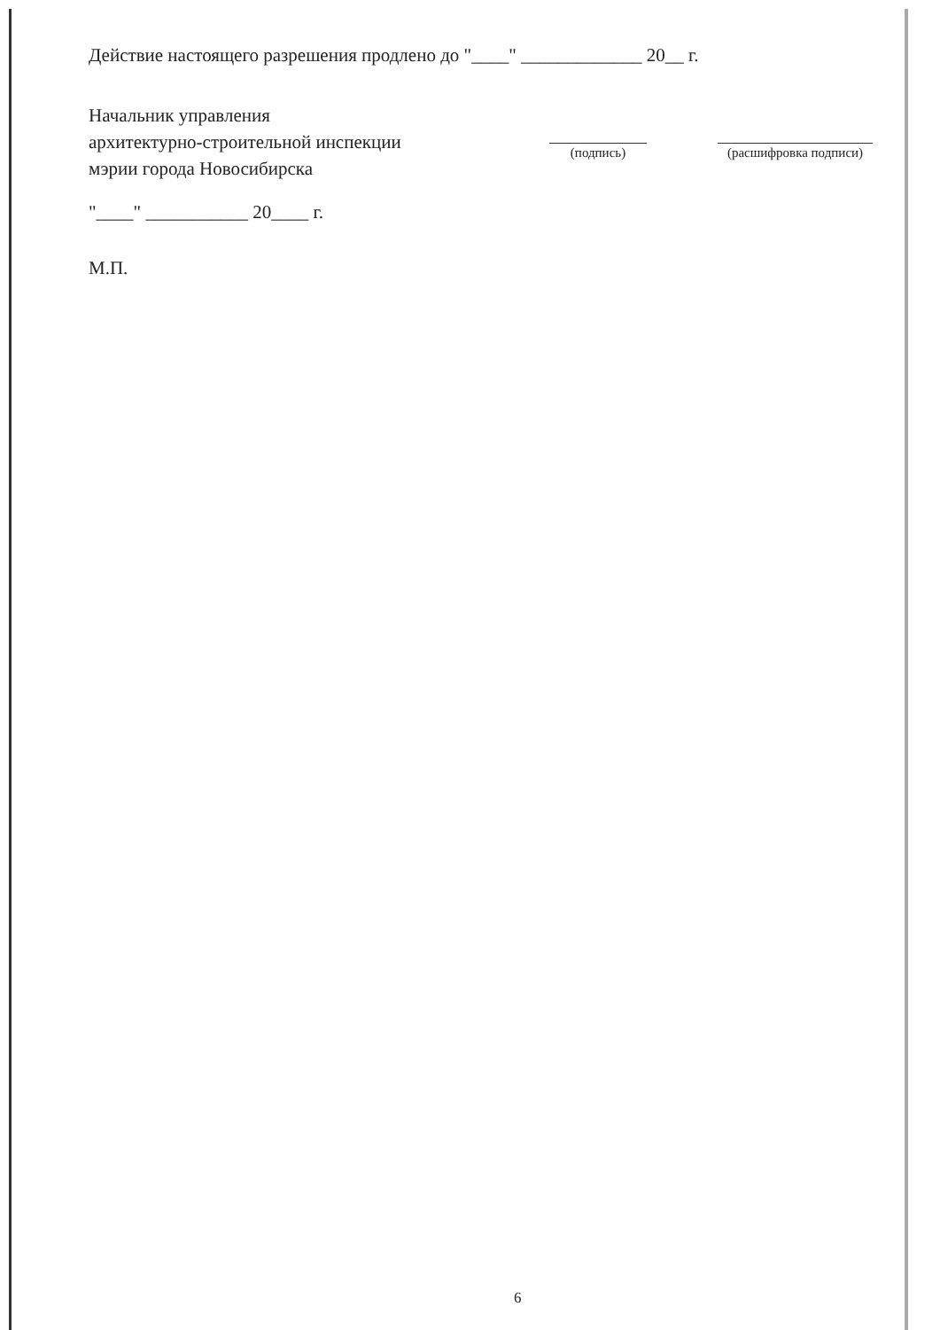Действие настоящего разрешения продлено до "____" _____________ 20__ г.
Начальник управления
архитектурно-строительной инспекции
мэрии города Новосибирска
(подпись) (расшифровка подписи)
"____" ___________ 20____ г.
М.П.
6